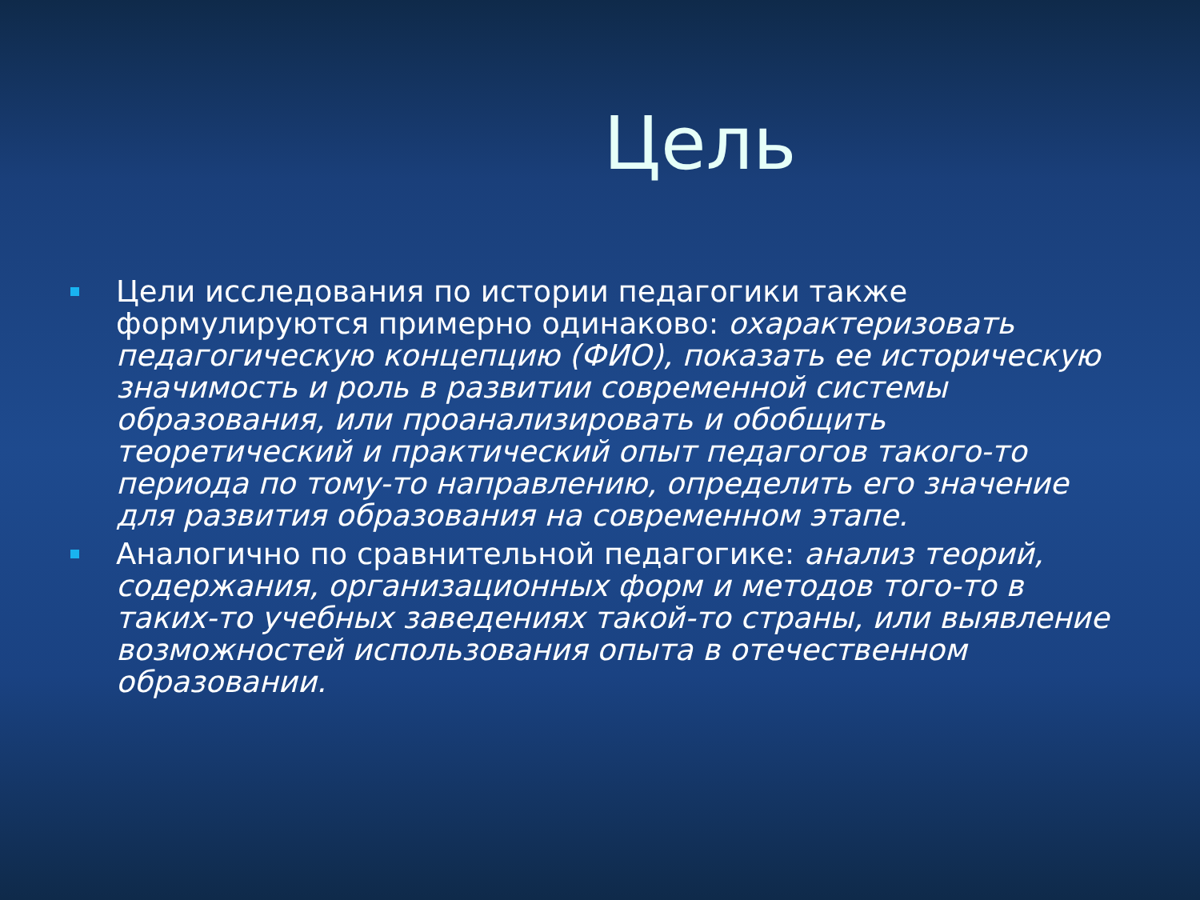Цель
Цели исследования по истории педагогики также формулируются примерно одинаково: охарактеризовать педагогическую концепцию (ФИО), показать ее историческую значимость и роль в развитии современной системы образования, или проанализировать и обобщить теоретический и практический опыт педагогов такого-то периода по тому-то направлению, определить его значение для развития образования на современном этапе.
Аналогично по сравнительной педагогике: анализ теорий, содержания, организационных форм и методов того-то в таких-то учебных заведениях такой-то страны, или выявление возможностей использования опыта в отечественном образовании.